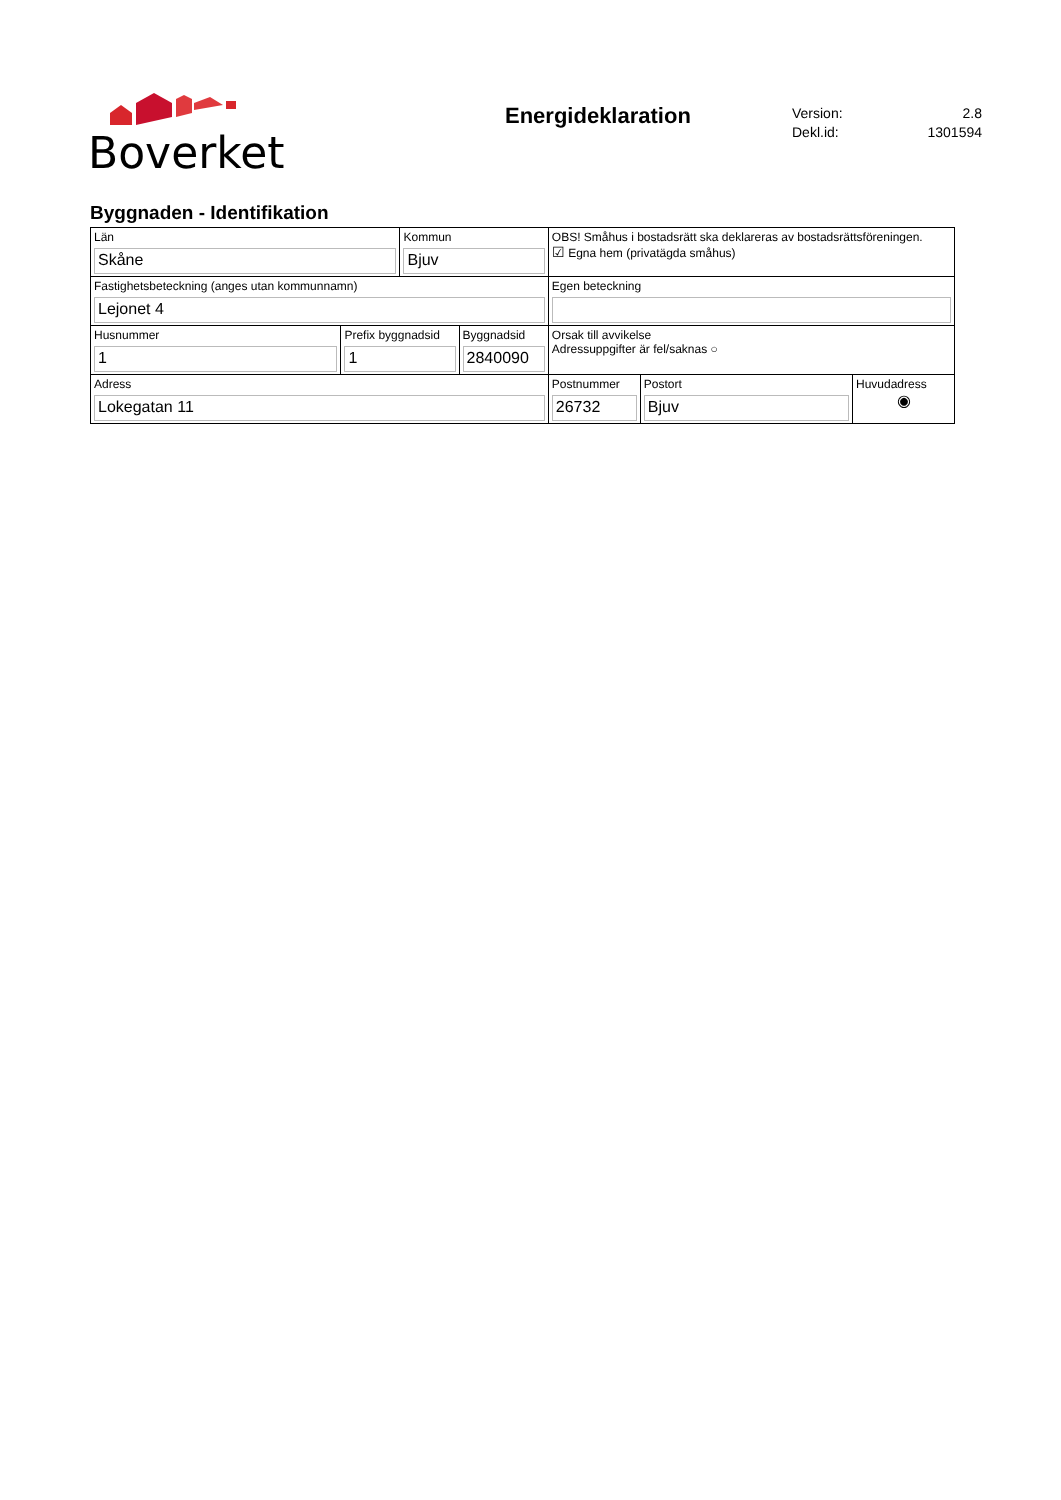Boverket
Energideklaration
Version: 2.8
Dekl.id: 1301594
Byggnaden - Identifikation
| Län Skåne | | Kommun Bjuv | | OBS! Småhus i bostadsrätt ska deklareras av bostadsrättsföreningen. ☑ Egna hem (privatägda småhus) | | |
| Fastighetsbeteckning (anges utan kommunnamn) Lejonet 4 | | | | Egen beteckning | | |
| Husnummer 1 | Prefix byggnadsid 1 | | Byggnadsid 2840090 | Orsak till avvikelse Adressuppgifter är fel/saknas ○ | | |
| Adress Lokegatan 11 | | | | Postnummer 26732 | Postort Bjuv | Huvudadress ◉ |